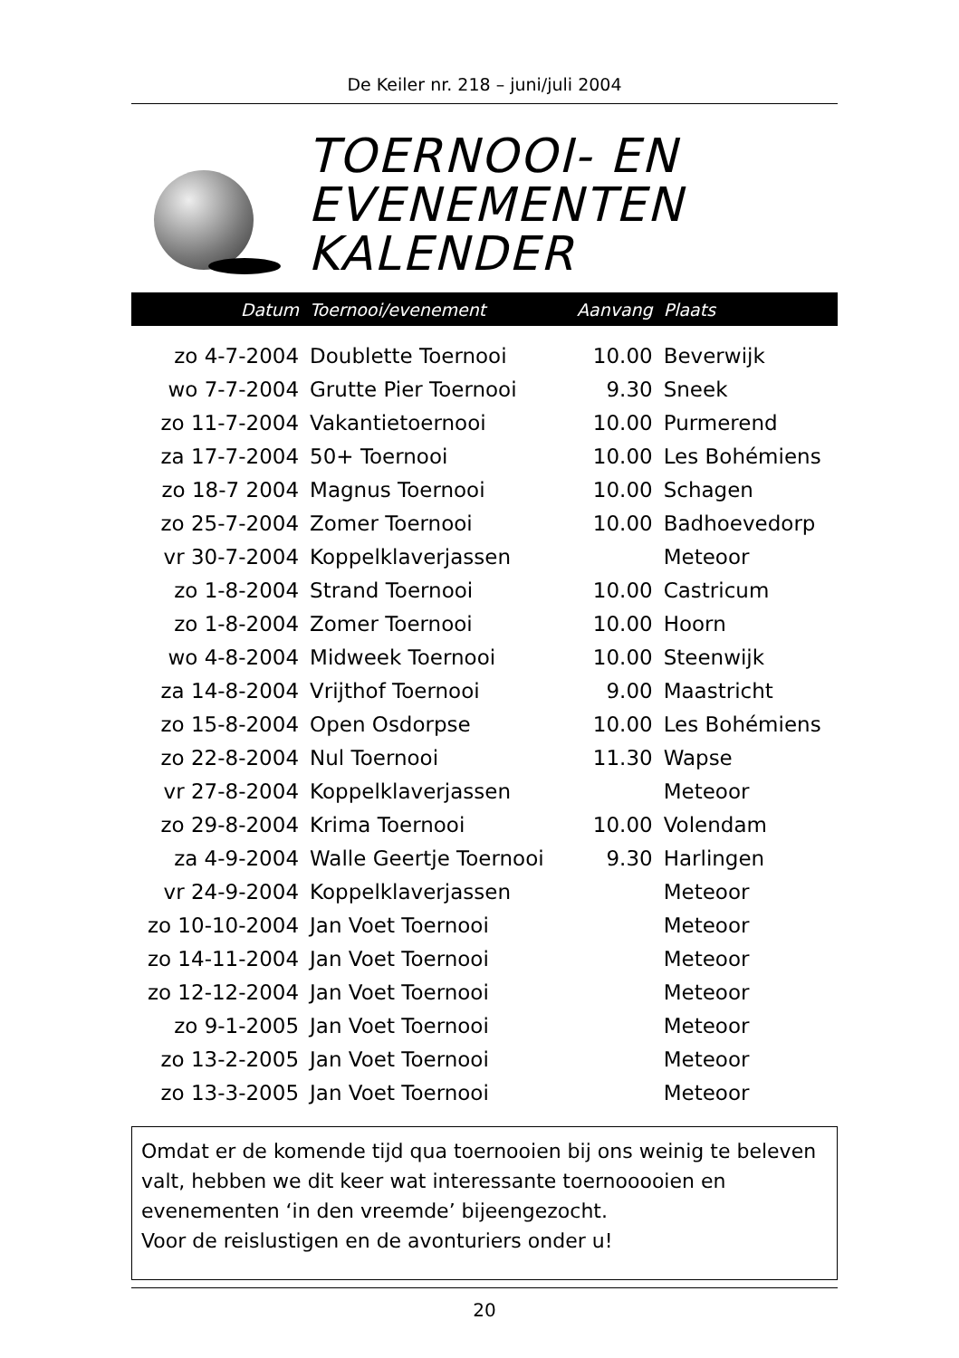De Keiler nr. 218 – juni/juli 2004
TOERNOOI- EN
EVENEMENTEN
KALENDER
| Datum | Toernooi/evenement | Aanvang | Plaats |
| --- | --- | --- | --- |
| zo 4-7-2004 | Doublette Toernooi | 10.00 | Beverwijk |
| wo 7-7-2004 | Grutte Pier Toernooi | 9.30 | Sneek |
| zo 11-7-2004 | Vakantietoernooi | 10.00 | Purmerend |
| za 17-7-2004 | 50+ Toernooi | 10.00 | Les Bohémiens |
| zo 18-7 2004 | Magnus Toernooi | 10.00 | Schagen |
| zo 25-7-2004 | Zomer Toernooi | 10.00 | Badhoevedorp |
| vr 30-7-2004 | Koppelklaverjassen | | Meteoor |
| zo 1-8-2004 | Strand Toernooi | 10.00 | Castricum |
| zo 1-8-2004 | Zomer Toernooi | 10.00 | Hoorn |
| wo 4-8-2004 | Midweek Toernooi | 10.00 | Steenwijk |
| za 14-8-2004 | Vrijthof Toernooi | 9.00 | Maastricht |
| zo 15-8-2004 | Open Osdorpse | 10.00 | Les Bohémiens |
| zo 22-8-2004 | Nul Toernooi | 11.30 | Wapse |
| vr 27-8-2004 | Koppelklaverjassen | | Meteoor |
| zo 29-8-2004 | Krima Toernooi | 10.00 | Volendam |
| za 4-9-2004 | Walle Geertje Toernooi | 9.30 | Harlingen |
| vr 24-9-2004 | Koppelklaverjassen | | Meteoor |
| zo 10-10-2004 | Jan Voet Toernooi | | Meteoor |
| zo 14-11-2004 | Jan Voet Toernooi | | Meteoor |
| zo 12-12-2004 | Jan Voet Toernooi | | Meteoor |
| zo 9-1-2005 | Jan Voet Toernooi | | Meteoor |
| zo 13-2-2005 | Jan Voet Toernooi | | Meteoor |
| zo 13-3-2005 | Jan Voet Toernooi | | Meteoor |
Omdat er de komende tijd qua toernooien bij ons weinig te beleven valt, hebben we dit keer wat interessante toernooooien en evenementen ‘in den vreemde’ bijeengezocht.
Voor de reislustigen en de avonturiers onder u!
20